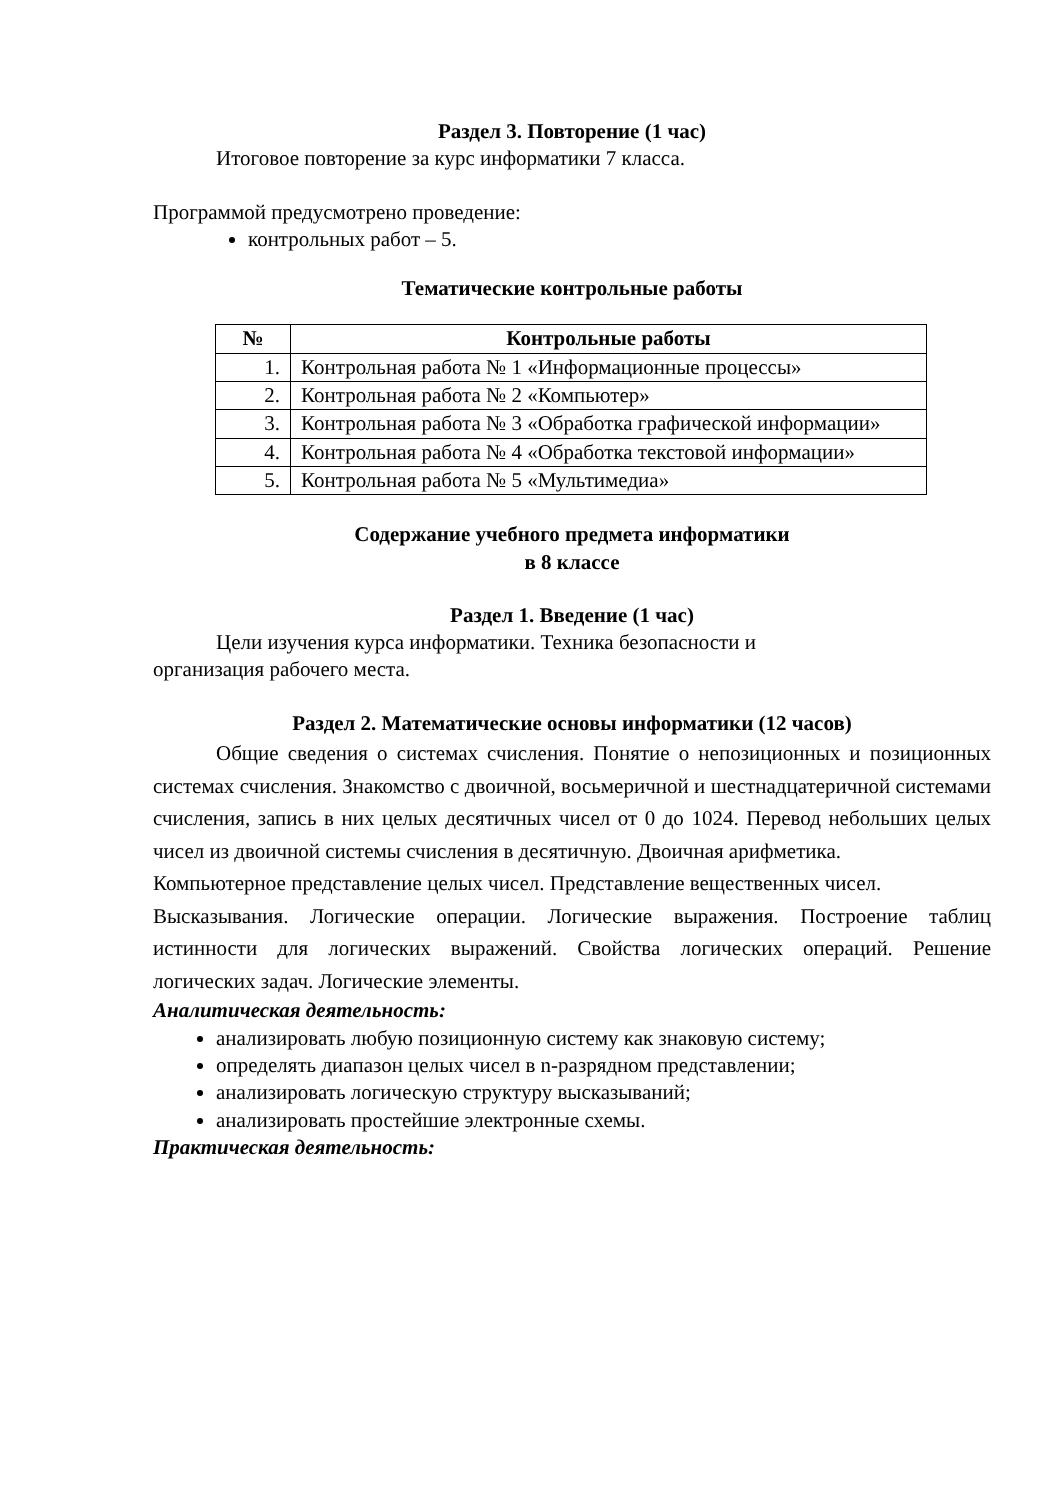Раздел 3. Повторение (1 час)
Итоговое повторение за курс информатики 7 класса.
Программой предусмотрено проведение:
контрольных работ – 5.
Тематические контрольные работы
| № | Контрольные работы |
| --- | --- |
| 1. | Контрольная работа № 1 «Информационные процессы» |
| 2. | Контрольная работа № 2 «Компьютер» |
| 3. | Контрольная работа № 3 «Обработка графической информации» |
| 4. | Контрольная работа № 4 «Обработка текстовой информации» |
| 5. | Контрольная работа № 5 «Мультимедиа» |
Содержание учебного предмета информатики
в 8 классе
Раздел 1. Введение (1 час)
Цели изучения курса информатики. Техника безопасности и
организация рабочего места.
Раздел 2. Математические основы информатики (12 часов)
Общие сведения о системах счисления. Понятие о непозиционных и позиционных системах счисления. Знакомство с двоичной, восьмеричной и шестнадцатеричной системами счисления, запись в них целых десятичных чисел от 0 до 1024. Перевод небольших целых чисел из двоичной системы счисления в десятичную. Двоичная арифметика.
Компьютерное представление целых чисел. Представление вещественных чисел.
Высказывания. Логические операции. Логические выражения. Построение таблиц истинности для логических выражений. Свойства логических операций. Решение логических задач. Логические элементы.
Аналитическая деятельность:
анализировать любую позиционную систему как знаковую систему;
определять диапазон целых чисел в n-разрядном представлении;
анализировать логическую структуру высказываний;
анализировать простейшие электронные схемы.
Практическая деятельность: